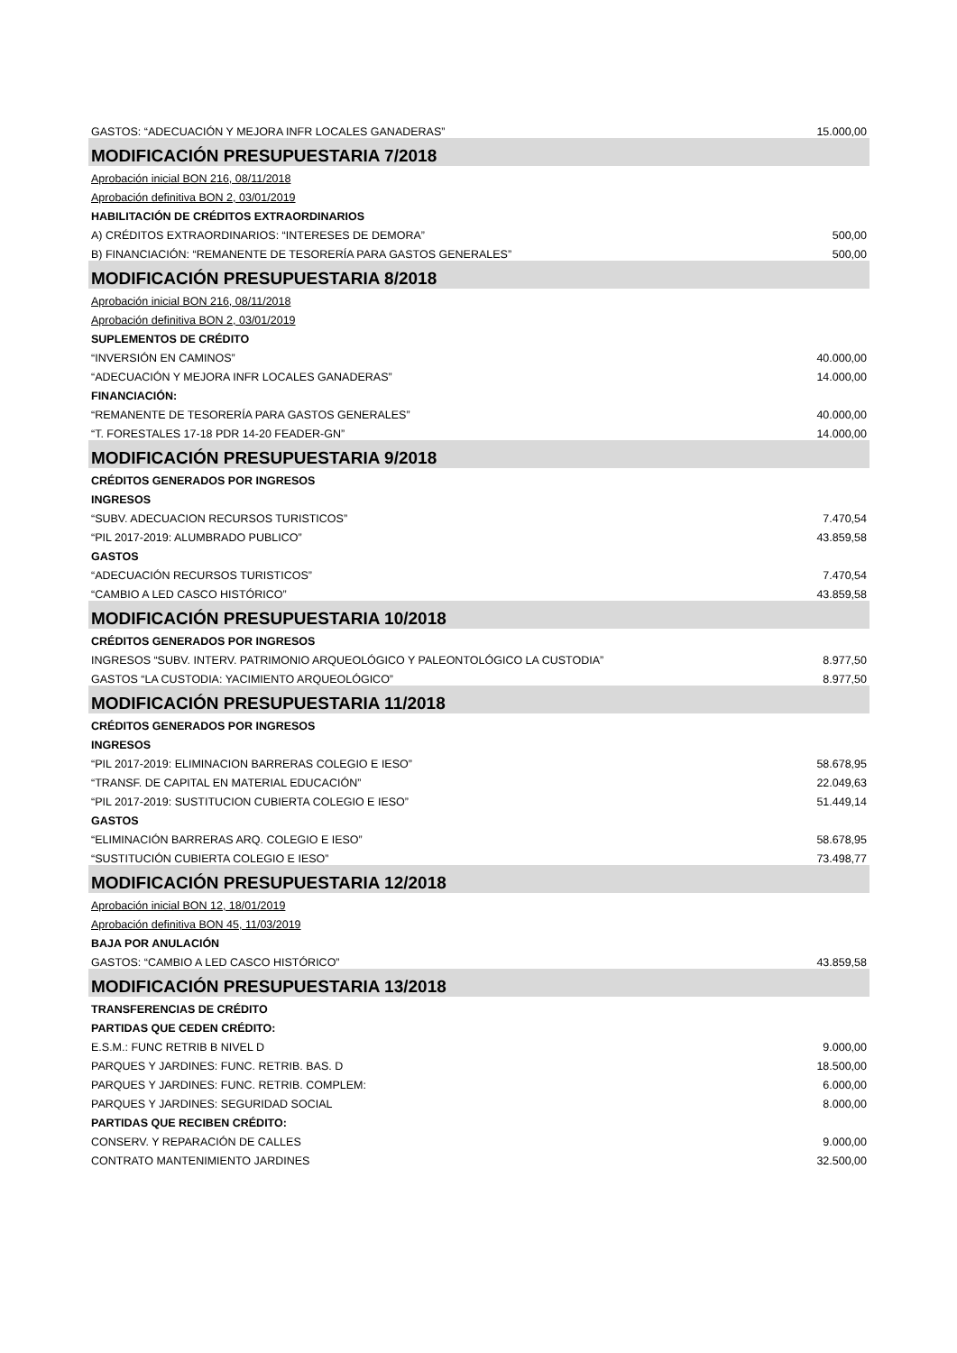| GASTOS: “ADECUACIÓN Y MEJORA INFR LOCALES GANADERAS” | 15.000,00 |
| MODIFICACIÓN PRESUPUESTARIA 7/2018 | |
| Aprobación inicial BON 216, 08/11/2018 | |
| Aprobación definitiva BON 2, 03/01/2019 | |
| HABILITACIÓN DE CRÉDITOS EXTRAORDINARIOS | |
| A) CRÉDITOS EXTRAORDINARIOS: “INTERESES DE DEMORA” | 500,00 |
| B) FINANCIACIÓN: “REMANENTE DE TESORERÍA PARA GASTOS GENERALES” | 500,00 |
| MODIFICACIÓN PRESUPUESTARIA 8/2018 | |
| Aprobación inicial BON 216, 08/11/2018 | |
| Aprobación definitiva BON 2, 03/01/2019 | |
| SUPLEMENTOS DE CRÉDITO | |
| “INVERSIÓN EN CAMINOS” | 40.000,00 |
| “ADECUACIÓN Y MEJORA INFR LOCALES GANADERAS” | 14.000,00 |
| FINANCIACIÓN: | |
| “REMANENTE DE TESORERÍA PARA GASTOS GENERALES” | 40.000,00 |
| “T. FORESTALES 17-18 PDR 14-20 FEADER-GN” | 14.000,00 |
| MODIFICACIÓN PRESUPUESTARIA 9/2018 | |
| CRÉDITOS GENERADOS POR INGRESOS | |
| INGRESOS | |
| “SUBV. ADECUACION RECURSOS TURISTICOS” | 7.470,54 |
| “PIL 2017-2019: ALUMBRADO PUBLICO” | 43.859,58 |
| GASTOS | |
| “ADECUACIÓN RECURSOS TURISTICOS” | 7.470,54 |
| “CAMBIO A LED CASCO HISTÓRICO” | 43.859,58 |
| MODIFICACIÓN PRESUPUESTARIA 10/2018 | |
| CRÉDITOS GENERADOS POR INGRESOS | |
| INGRESOS “SUBV. INTERV. PATRIMONIO ARQUEOLÓGICO Y PALEONTOLÓGICO LA CUSTODIA” | 8.977,50 |
| GASTOS “LA CUSTODIA: YACIMIENTO ARQUEOLÓGICO” | 8.977,50 |
| MODIFICACIÓN PRESUPUESTARIA 11/2018 | |
| CRÉDITOS GENERADOS POR INGRESOS | |
| INGRESOS | |
| “PIL 2017-2019: ELIMINACION BARRERAS COLEGIO E IESO” | 58.678,95 |
| “TRANSF. DE CAPITAL EN MATERIAL EDUCACIÓN” | 22.049,63 |
| “PIL 2017-2019: SUSTITUCION CUBIERTA COLEGIO E IESO” | 51.449,14 |
| GASTOS | |
| “ELIMINACIÓN BARRERAS ARQ. COLEGIO E IESO” | 58.678,95 |
| “SUSTITUCIÓN CUBIERTA COLEGIO E IESO” | 73.498,77 |
| MODIFICACIÓN PRESUPUESTARIA 12/2018 | |
| Aprobación inicial BON 12, 18/01/2019 | |
| Aprobación definitiva BON 45, 11/03/2019 | |
| BAJA POR ANULACIÓN | |
| GASTOS: “CAMBIO A LED CASCO HISTÓRICO” | 43.859,58 |
| MODIFICACIÓN PRESUPUESTARIA 13/2018 | |
| TRANSFERENCIAS DE CRÉDITO | |
| PARTIDAS QUE CEDEN CRÉDITO: | |
| E.S.M.: FUNC RETRIB B NIVEL D | 9.000,00 |
| PARQUES Y JARDINES: FUNC. RETRIB. BAS. D | 18.500,00 |
| PARQUES Y JARDINES: FUNC. RETRIB. COMPLEM: | 6.000,00 |
| PARQUES Y JARDINES: SEGURIDAD SOCIAL | 8.000,00 |
| PARTIDAS QUE RECIBEN CRÉDITO: | |
| CONSERV. Y REPARACIÓN DE CALLES | 9.000,00 |
| CONTRATO MANTENIMIENTO JARDINES | 32.500,00 |